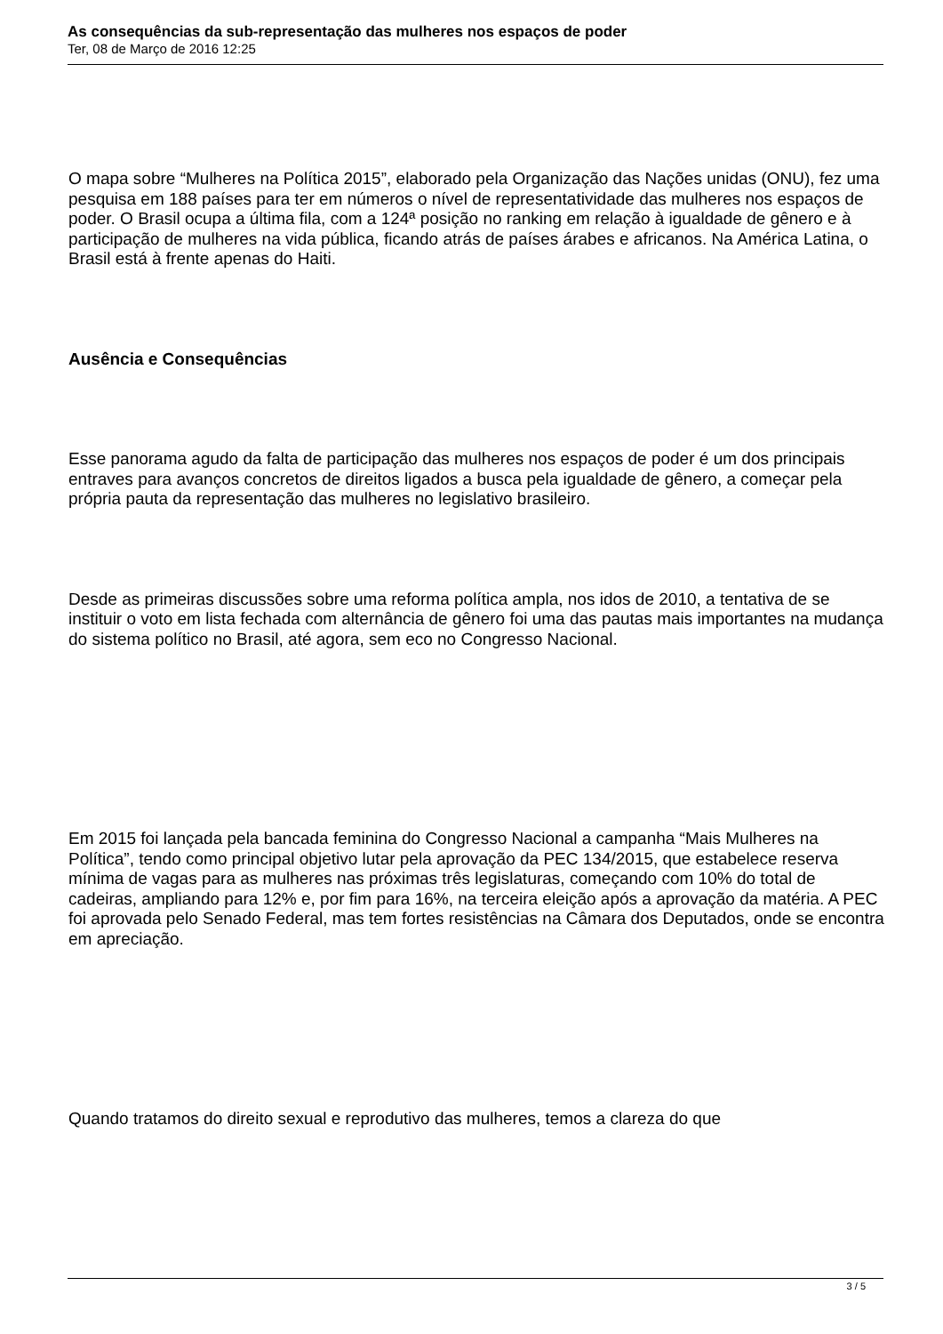As consequências da sub-representação das mulheres nos espaços de poder
Ter, 08 de Março de 2016 12:25
O mapa sobre “Mulheres na Política 2015”, elaborado pela Organização das Nações unidas (ONU), fez uma pesquisa em 188 países para ter em números o nível de representatividade das mulheres nos espaços de poder. O Brasil ocupa a última fila, com a 124ª posição no ranking em relação à igualdade de gênero e à participação de mulheres na vida pública, ficando atrás de países árabes e africanos. Na América Latina, o Brasil está à frente apenas do Haiti.
Ausência e Consequências
Esse panorama agudo da falta de participação das mulheres nos espaços de poder é um dos principais entraves para avanços concretos de direitos ligados a busca pela igualdade de gênero, a começar pela própria pauta da representação das mulheres no legislativo brasileiro.
Desde as primeiras discussões sobre uma reforma política ampla, nos idos de 2010, a tentativa de se instituir o voto em lista fechada com alternância de gênero foi uma das pautas mais importantes na mudança do sistema político no Brasil, até agora, sem eco no Congresso Nacional.
Em 2015 foi lançada pela bancada feminina do Congresso Nacional a campanha “Mais Mulheres na Política”, tendo como principal objetivo lutar pela aprovação da PEC 134/2015, que estabelece reserva mínima de vagas para as mulheres nas próximas três legislaturas, começando com 10% do total de cadeiras, ampliando para 12% e, por fim para 16%, na terceira eleição após a aprovação da matéria. A PEC foi aprovada pelo Senado Federal, mas tem fortes resistências na Câmara dos Deputados, onde se encontra em apreciação.
Quando tratamos do direito sexual e reprodutivo das mulheres, temos a clareza do que
3 / 5